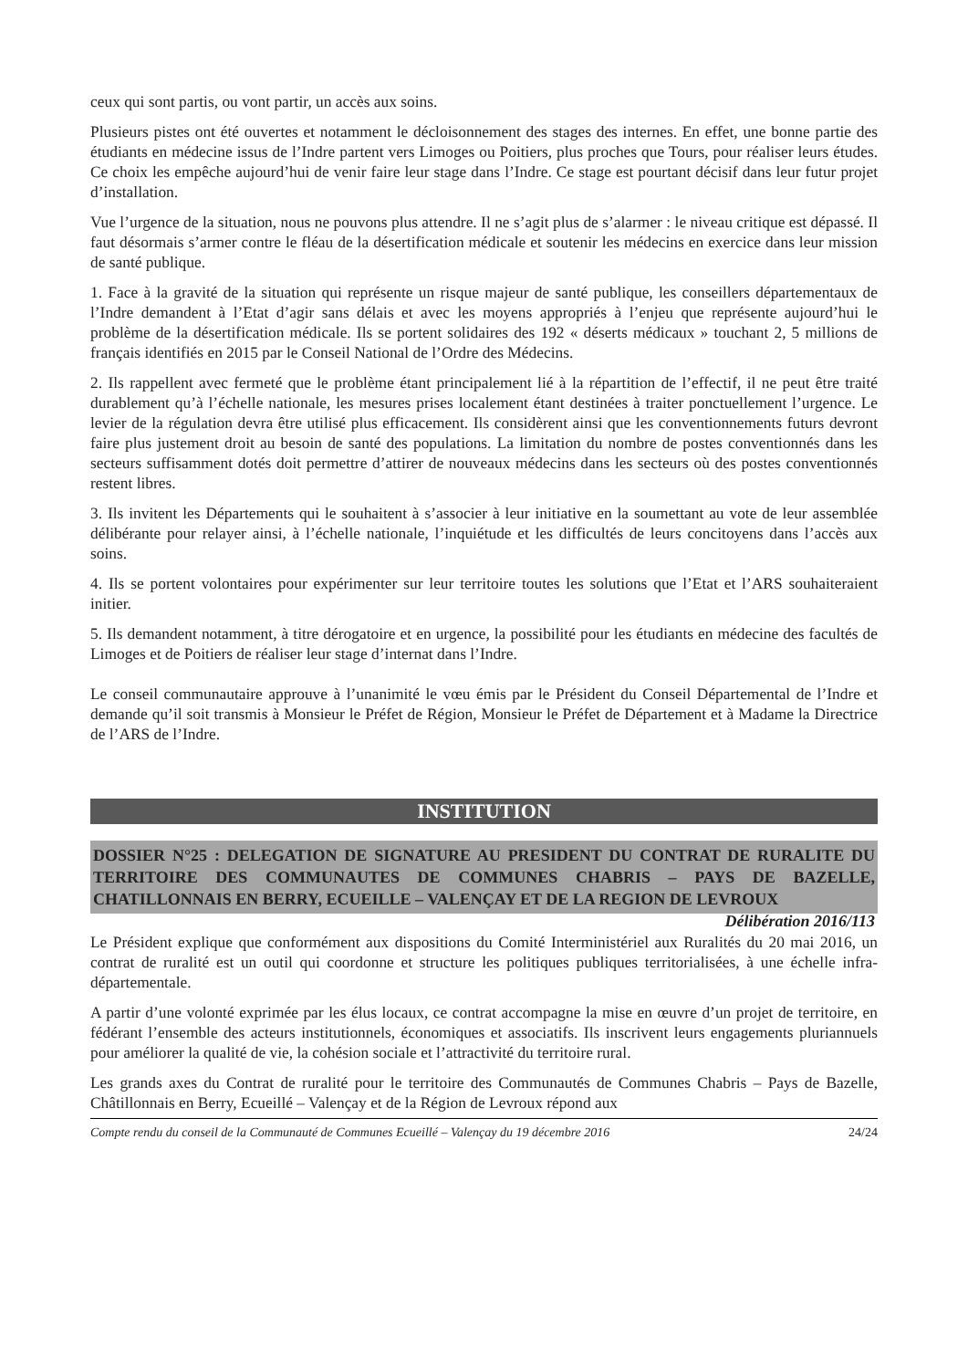ceux qui sont partis, ou vont partir, un accès aux soins.
Plusieurs pistes ont été ouvertes et notamment le décloisonnement des stages des internes. En effet, une bonne partie des étudiants en médecine issus de l’Indre partent vers Limoges ou Poitiers, plus proches que Tours, pour réaliser leurs études. Ce choix les empêche aujourd’hui de venir faire leur stage dans l’Indre. Ce stage est pourtant décisif dans leur futur projet d’installation.
Vue l’urgence de la situation, nous ne pouvons plus attendre. Il ne s’agit plus de s’alarmer : le niveau critique est dépassé. Il faut désormais s’armer contre le fléau de la désertification médicale et soutenir les médecins en exercice dans leur mission de santé publique.
1. Face à la gravité de la situation qui représente un risque majeur de santé publique, les conseillers départementaux de l’Indre demandent à l’Etat d’agir sans délais et avec les moyens appropriés à l’enjeu que représente aujourd’hui le problème de la désertification médicale. Ils se portent solidaires des 192 « déserts médicaux » touchant 2, 5 millions de français identifiés en 2015 par le Conseil National de l’Ordre des Médecins.
2. Ils rappellent avec fermeté que le problème étant principalement lié à la répartition de l’effectif, il ne peut être traité durablement qu’à l’échelle nationale, les mesures prises localement étant destinées à traiter ponctuellement l’urgence. Le levier de la régulation devra être utilisé plus efficacement. Ils considèrent ainsi que les conventionnements futurs devront faire plus justement droit au besoin de santé des populations. La limitation du nombre de postes conventionnés dans les secteurs suffisamment dotés doit permettre d’attirer de nouveaux médecins dans les secteurs où des postes conventionnés restent libres.
3. Ils invitent les Départements qui le souhaitent à s’associer à leur initiative en la soumettant au vote de leur assemblée délibérante pour relayer ainsi, à l’échelle nationale, l’inquiétude et les difficultés de leurs concitoyens dans l’accès aux soins.
4. Ils se portent volontaires pour expérimenter sur leur territoire toutes les solutions que l’Etat et l’ARS souhaiteraient initier.
5. Ils demandent notamment, à titre dérogatoire et en urgence, la possibilité pour les étudiants en médecine des facultés de Limoges et de Poitiers de réaliser leur stage d’internat dans l’Indre.
Le conseil communautaire approuve à l’unanimité le vœu émis par le Président du Conseil Départemental de l’Indre et demande qu’il soit transmis à Monsieur le Préfet de Région, Monsieur le Préfet de Département et à Madame la Directrice de l’ARS de l’Indre.
INSTITUTION
DOSSIER N°25 : DELEGATION DE SIGNATURE AU PRESIDENT DU CONTRAT DE RURALITE DU TERRITOIRE DES COMMUNAUTES DE COMMUNES CHABRIS – PAYS DE BAZELLE, CHATILLONNAIS EN BERRY, ECUEILLE – VALENÇAY ET DE LA REGION DE LEVROUX Délibération 2016/113
Le Président explique que conformément aux dispositions du Comité Interministériel aux Ruralités du 20 mai 2016, un contrat de ruralité est un outil qui coordonne et structure les politiques publiques territorialisées, à une échelle infra-départementale.
A partir d’une volonté exprimée par les élus locaux, ce contrat accompagne la mise en œuvre d’un projet de territoire, en fédérant l’ensemble des acteurs institutionnels, économiques et associatifs. Ils inscrivent leurs engagements pluriannuels pour améliorer la qualité de vie, la cohésion sociale et l’attractivité du territoire rural.
Les grands axes du Contrat de ruralité pour le territoire des Communautés de Communes Chabris – Pays de Bazelle, Châtillonnais en Berry, Ecueillé – Valençay et de la Région de Levroux répond aux
Compte rendu du conseil de la Communauté de Communes Ecueillé – Valençay du 19 décembre 2016 24/24